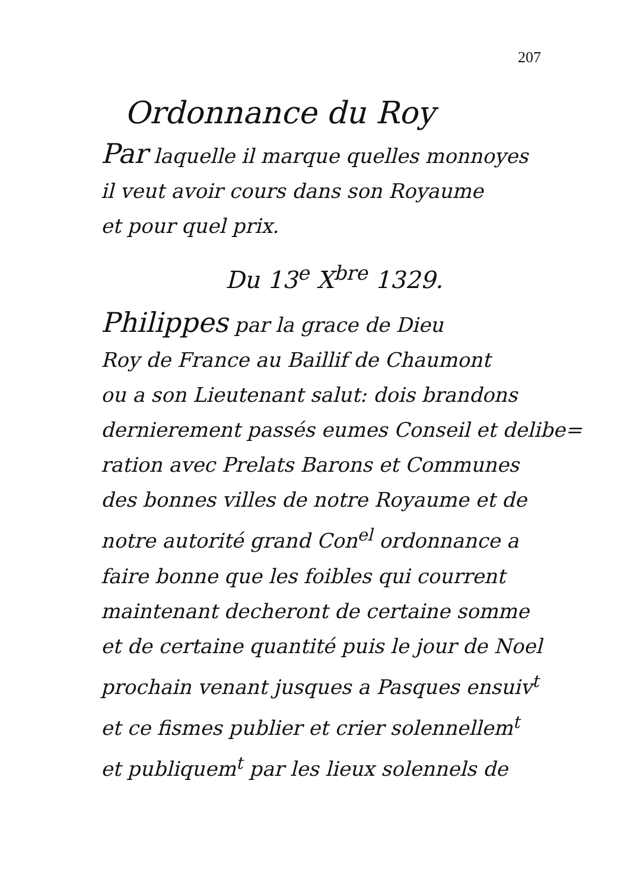207
Ordonnance du Roy
Par laquelle il marque quelles monnoyes
il veut avoir cours dans son Royaume
et pour quel prix.
Du 13<sup>e</sup> X<sup>bre</sup> 1329.
Philippes par la grace de Dieu
Roy de France au Baillif de Chaumont
ou a son Lieutenant salut: dois brandons
dernierement passés eumes Conseil et delibe=
ration avec Prelats Barons et Communes
des bonnes villes de notre Royaume et de
notre autorité grand Con<sup>el</sup> ordonnance a
faire bonne que les foibles qui courrent
maintenant decheront de certaine somme
et de certaine quantité puis le jour de Noel
prochain venant jusques a Pasques ensuiv<sup>t</sup>
et ce fismes publier et crier solennellem<sup>t</sup>
et publiquem<sup>t</sup> par les lieux solennels de